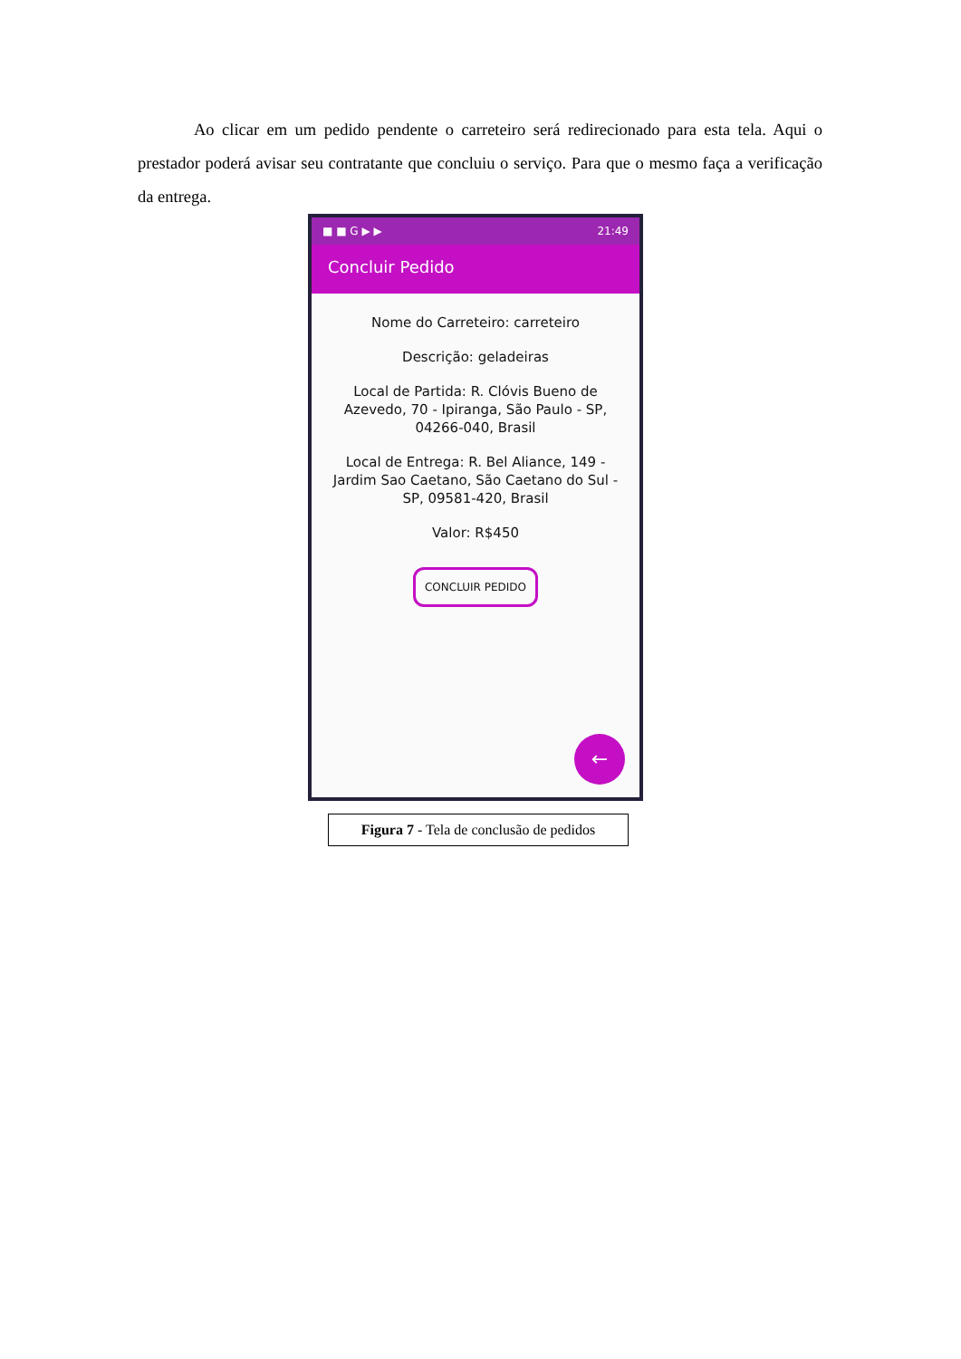Ao clicar em um pedido pendente o carreteiro será redirecionado para esta tela. Aqui o prestador poderá avisar seu contratante que concluiu o serviço. Para que o mesmo faça a verificação da entrega.
■ ■ G ▶ ▶ 21:49
Concluir Pedido
Nome do Carreteiro: carreteiro
Descrição: geladeiras
Local de Partida: R. Clóvis Bueno de Azevedo, 70 - Ipiranga, São Paulo - SP, 04266-040, Brasil
Local de Entrega: R. Bel Aliance, 149 - Jardim Sao Caetano, São Caetano do Sul - SP, 09581-420, Brasil
Valor: R$450
CONCLUIR PEDIDO
←
Figura 7 - Tela de conclusão de pedidos